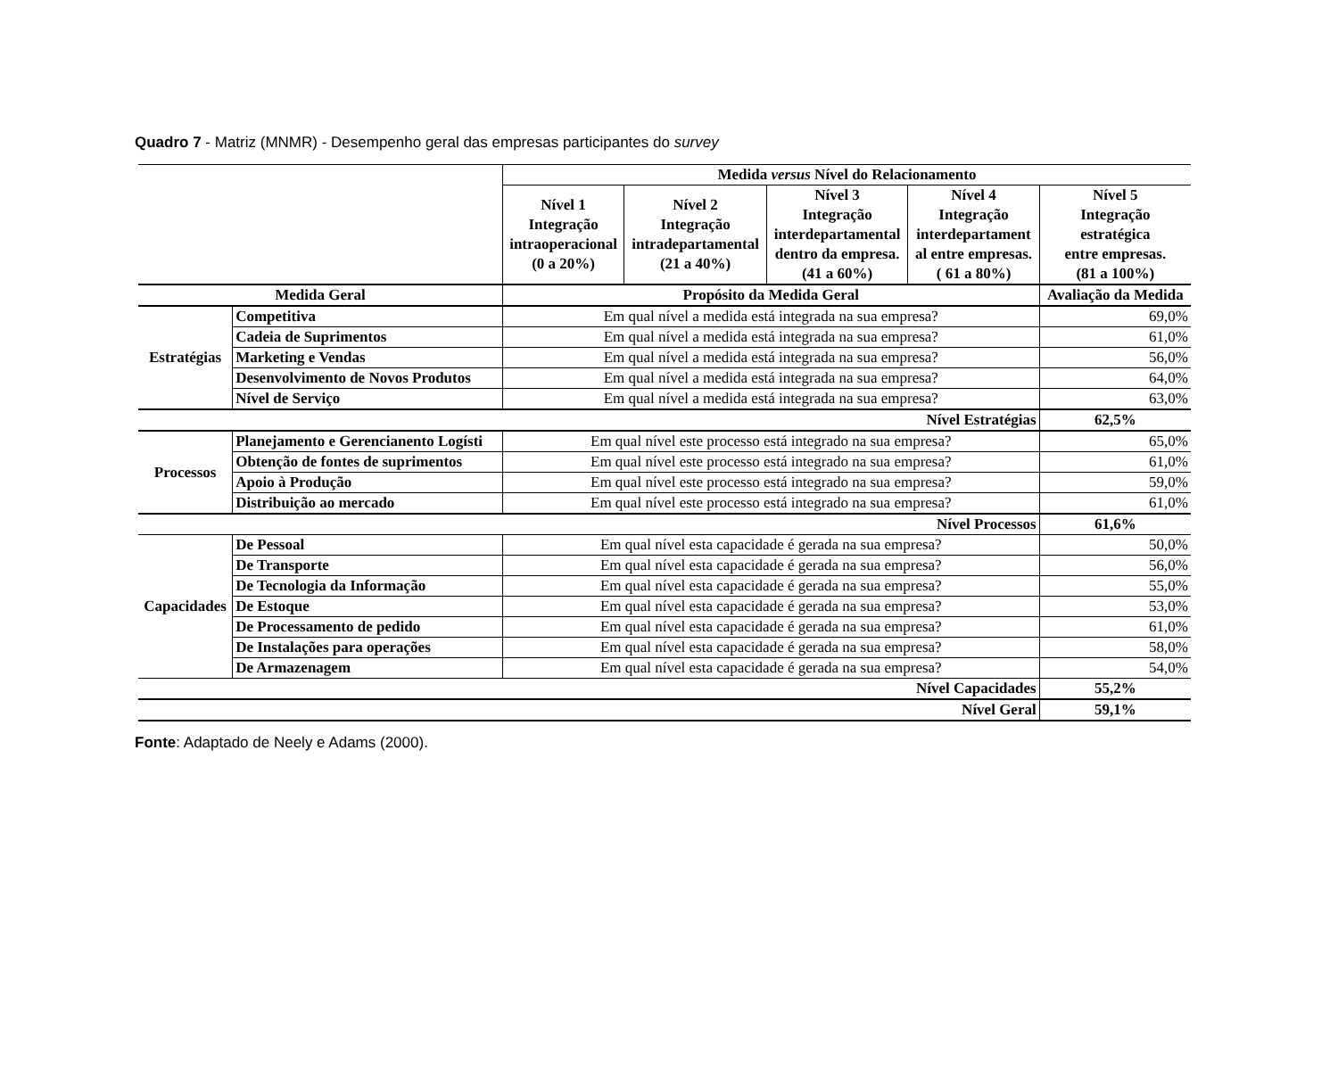Quadro 7 - Matriz (MNMR) - Desempenho geral das empresas participantes do survey
| | | Medida versus Nível do Relacionamento | | | | |
| | | Nível 1 Integração intraoperacional (0 a 20%) | Nível 2 Integração intradepartamental (21 a 40%) | Nível 3 Integração interdepartamental dentro da empresa. (41 a 60%) | Nível 4 Integração interdepartament al entre empresas. ( 61 a 80%) | Nível 5 Integração estratégica entre empresas. (81 a 100%) |
| Medida Geral | | Propósito da Medida Geral | | | | Avaliação da Medida |
| Estratégias | Competitiva | Em qual nível a medida está integrada na sua empresa? | | | | 69,0% |
| | Cadeia de Suprimentos | Em qual nível a medida está integrada na sua empresa? | | | | 61,0% |
| | Marketing e Vendas | Em qual nível a medida está integrada na sua empresa? | | | | 56,0% |
| | Desenvolvimento de Novos Produtos | Em qual nível a medida está integrada na sua empresa? | | | | 64,0% |
| | Nível de Serviço | Em qual nível a medida está integrada na sua empresa? | | | | 63,0% |
| Nível Estratégias | | | | | | 62,5% |
| Processos | Planejamento e Gerencianento Logísti | Em qual nível este processo está integrado na sua empresa? | | | | 65,0% |
| | Obtenção de fontes de suprimentos | Em qual nível este processo está integrado na sua empresa? | | | | 61,0% |
| | Apoio à Produção | Em qual nível este processo está integrado na sua empresa? | | | | 59,0% |
| | Distribuição ao mercado | Em qual nível este processo está integrado na sua empresa? | | | | 61,0% |
| Nível Processos | | | | | | 61,6% |
| Capacidades | De Pessoal | Em qual nível esta capacidade é gerada na sua empresa? | | | | 50,0% |
| | De Transporte | Em qual nível esta capacidade é gerada na sua empresa? | | | | 56,0% |
| | De Tecnologia da Informação | Em qual nível esta capacidade é gerada na sua empresa? | | | | 55,0% |
| | De Estoque | Em qual nível esta capacidade é gerada na sua empresa? | | | | 53,0% |
| | De Processamento de pedido | Em qual nível esta capacidade é gerada na sua empresa? | | | | 61,0% |
| | De Instalações para operações | Em qual nível esta capacidade é gerada na sua empresa? | | | | 58,0% |
| | De Armazenagem | Em qual nível esta capacidade é gerada na sua empresa? | | | | 54,0% |
| Nível Capacidades | | | | | | 55,2% |
| Nível Geral | | | | | | 59,1% |
Fonte: Adaptado de Neely e Adams (2000).